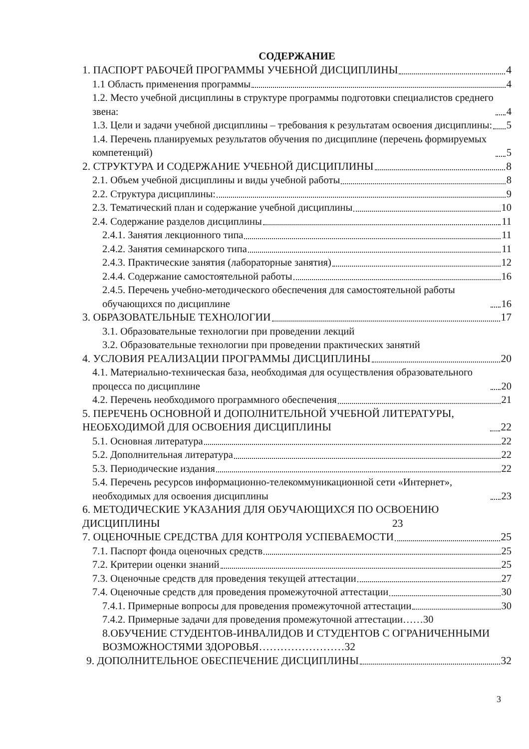СОДЕРЖАНИЕ
1. ПАСПОРТ РАБОЧЕЙ ПРОГРАММЫ УЧЕБНОЙ ДИСЦИПЛИНЫ 4
1.1 Область применения программы 4
1.2. Место учебной дисциплины в структуре программы подготовки специалистов среднего звена: 4
1.3. Цели и задачи учебной дисциплины – требования к результатам освоения дисциплины: 5
1.4. Перечень планируемых результатов обучения по дисциплине (перечень формируемых компетенций) 5
2. СТРУКТУРА И СОДЕРЖАНИЕ УЧЕБНОЙ ДИСЦИПЛИНЫ 8
2.1. Объем учебной дисциплины и виды учебной работы 8
2.2. Структура дисциплины: 9
2.3. Тематический план и содержание учебной дисциплины 10
2.4. Содержание разделов дисциплины 11
2.4.1. Занятия лекционного типа 11
2.4.2. Занятия семинарского типа 11
2.4.3. Практические занятия (лабораторные занятия) 12
2.4.4. Содержание самостоятельной работы 16
2.4.5. Перечень учебно-методического обеспечения для самостоятельной работы обучающихся по дисциплине 16
3. ОБРАЗОВАТЕЛЬНЫЕ ТЕХНОЛОГИИ 17
3.1. Образовательные технологии при проведении лекций
3.2. Образовательные технологии при проведении практических занятий
4. УСЛОВИЯ РЕАЛИЗАЦИИ ПРОГРАММЫ ДИСЦИПЛИНЫ 20
4.1. Материально-техническая база, необходимая для осуществления образовательного процесса по дисциплине 20
4.2. Перечень необходимого программного обеспечения 21
5. ПЕРЕЧЕНЬ ОСНОВНОЙ И ДОПОЛНИТЕЛЬНОЙ УЧЕБНОЙ ЛИТЕРАТУРЫ, НЕОБХОДИМОЙ ДЛЯ ОСВОЕНИЯ ДИСЦИПЛИНЫ 22
5.1. Основная литература 22
5.2. Дополнительная литература 22
5.3. Периодические издания 22
5.4. Перечень ресурсов информационно-телекоммуникационной сети «Интернет», необходимых для освоения дисциплины 23
6. МЕТОДИЧЕСКИЕ УКАЗАНИЯ ДЛЯ ОБУЧАЮЩИХСЯ ПО ОСВОЕНИЮ ДИСЦИПЛИНЫ 23
7. ОЦЕНОЧНЫЕ СРЕДСТВА ДЛЯ КОНТРОЛЯ УСПЕВАЕМОСТИ 25
7.1. Паспорт фонда оценочных средств 25
7.2. Критерии оценки знаний 25
7.3. Оценочные средств для проведения текущей аттестации 27
7.4. Оценочные средств для проведения промежуточной аттестации 30
7.4.1. Примерные вопросы для проведения промежуточной аттестации 30
7.4.2. Примерные задачи для проведения промежуточной аттестации……30
8.ОБУЧЕНИЕ СТУДЕНТОВ-ИНВАЛИДОВ И СТУДЕНТОВ С ОГРАНИЧЕННЫМИ ВОЗМОЖНОСТЯМИ ЗДОРОВЬЯ……………………32
9. ДОПОЛНИТЕЛЬНОЕ ОБЕСПЕЧЕНИЕ ДИСЦИПЛИНЫ 32
3